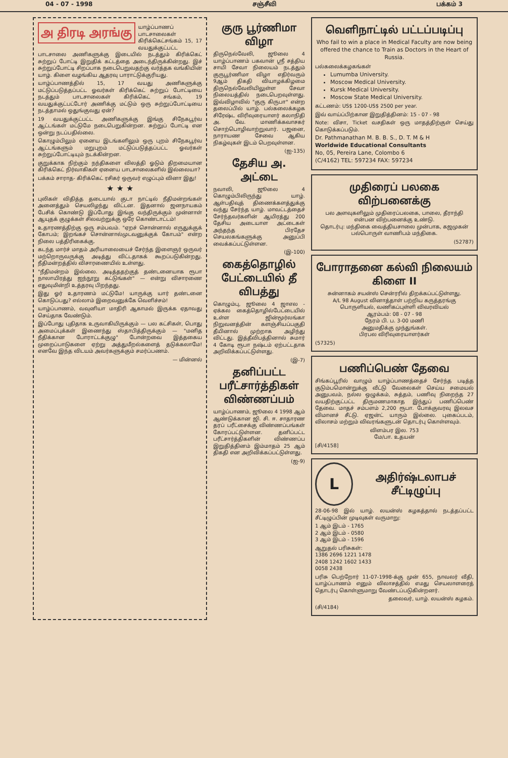04 - 07 - 1998 சஞ்சீவி பக்கம் 3
அ திரடி அரங்கு
யாழ்ப்பாணப் பாடசாலைகள் கிரிக்கெட்சங்கம் 15, 17 வயதுக்குட்பட்ட பாடசாலை அணிகளுக்கு இடையில் நடத்தும் கிரிக்கெட் சுற்றுப் போட்டி இறுதிக் கட்டத்தை அடைந்திருக்கின்றது. இச் சுற்றுப்போட்டி சிறப்பாக நடைபெறுவதற்கு வர்த்தக வங்கியின் யாழ். கிளை வழங்கிய ஆதரவு பாராட்டுக்குரியது.
யாழ்ப்பாணத்தில் 15, 17 வயது அணிகளுக்கு மட்டுப்படுத்தப்பட்ட ஓவர்கள் கிரிக்கெட் சுற்றுப் போட்டியை நடத்தும் பாடசாலைகள் கிரிக்கெட் சங்கம், 19 வயதுக்குட்பட்டோர் அணிக்கு மட்டும் ஒரு சுற்றுப்போட்டியை நடத்தாமல் ஒதுங்குவது ஏன்?
19 வயதுக்குட்பட்ட அணிகளுக்கு இங்கு சிநேகபூர்வ ஆட்டங்கள் மட்டுமே நடைபெறுகின்றன. சுற்றுப் போட்டி என ஒன்று நடப்பதில்லை.
கொழும்பிலும் ஏனைய இடங்களிலும் ஒரு புறம் சிநேகபூர்வ ஆட்டங்களும் மறுபுறம் மட்டுப்படுத்தப்பட்ட ஓவர்கள் சுற்றுப்போட்டியும் நடக்கின்றன.
குறுக்காக நிற்கும் நந்திகளை விலத்தி ஓடும் திறமையான கிரிக்கெட் நிர்வாகிகள் ஏனைய பாடசாலைகளில் இல்லையா?
பக்கம் சாராத- கிரிக்கெட் ரசிகர் ஒருவர் எழுப்பும் வினா இது!
★ ★ ★
புலிகள் விதித்த தடையால் குடா நாட்டில் நீதிமன்றங்கள் அனைத்தும் செயலிழந்து விட்டன. இதனால் ஜனநாயகம் பேசிக் கொண்டு இப்போது இங்கு வந்திருக்கும் முன்னாள் ஆயுதக் குழுக்கள் சிலவற்றுக்கு ஒரே கொண்டாட்டம்!
உதாரணத்திற்கு ஒரு சம்பவம். "ஏறச் சொன்னால் எருதுக்குக் கோபம்; இறங்கச் சொன்னால்முடவனுக்குக் கோபம்" என்ற நிலை பத்திரிகைக்கு.
கடந்த மார்ச் மாதம் அரியாலையைச் சேர்ந்த இளைஞர் ஒருவர் மற்றொருவருக்கு அடித்து விட்டதாகக் கூறப்படுகின்றது. நீதிமன்றத்தில் விசாரணையில் உள்ளது.
"நீதிமன்றம் இல்லை. அடித்ததற்குத் தண்டனையாக ரூபா நாலாயிரத்து ஐந்நூறு கட்டுங்கள்" — என்று விசாரணை எதுவுமின்றி உத்தரவு பிறந்தது.
இது ஓர் உதாரணம் மட்டுமே! யாருக்கு யார் தண்டனை கொடுப்பது? எல்லாம் இறைவனுக்கே வெளிச்சம்!
யாழ்ப்பாணம், வவுனியா மாதிரி ஆகாமல் இருக்க ஏதாவது செய்தாக வேண்டும்.
இப்போது புதிதாக உருவாகியிருக்கும் — பல கட்சிகள், பொது அமைப்புக்கள் இணைந்து ஸ்தாபித்திருக்கும் — "மனித நீதிக்கான போராட்டக்குழு" போன்றவை இத்தகைய முறைப்பாடுகளை ஏற்று அத்துமீறல்களைத் தடுக்கலாமே! எனவே இந்த விடயம் அவர்களுக்கும் சமர்ப்பணம்.
— மின்னல்
குரு பூர்ணிமா விழா
திருநெல்வேலி, ஜூலை 4 யாழ்ப்பாணம் பகவான் ஸ்ரீ சத்திய சாயி சேவா நிலையம் நடத்தும் குருபூர்ணிமா விழா எதிர்வரும் 9ஆம் திகதி வியாழக்கிழமை திருநெல்வேலியிலுள்ள சேவா நிலையத்தில் நடைபெறவுள்ளது. இவ்விழாவில் "குரு கிருபா" என்ற தலைப்பில் யாழ். பல்கலைக்கழக சிரேஷ்ட விரிவுரையாளர் கலாநிதி அ. வே. மாணிக்கவாசகர் சொற்பொழிவாற்றுவார். பஜனை, நாராயண சேவை ஆகிய நிகழ்வுகள் இடம் பெறவுள்ளன.
(ஐ-135)
தேசிய அ. அட்டை
நவாலி, ஜூலை 4 கொழும்பிலிருந்து யாழ். ஆள்பதிவுத் திணைக்களத்துக்கு வந்து சேர்ந்த யாழ். மாவட்டத்தைச் சேர்ந்தவர்களின் ஆயிரத்து 200 தேசிய அடையாள அட்டைகள் அந்தந்த பிரதேச செயலகங்களுக்கு அனுப்பி வைக்கப்பட்டுள்ளன.
(இ-100)
கைத்தொழில் பேட்டையில் தீ விபத்து
கொழும்பு, ஜூலை 4 ஜாஎல - ஏக்கல கைத்தொழில்பேட்டையில் உள்ள ஜின்மூர்லங்கா நிறுவனத்தின் களஞ்சியப்பகுதி தீயினால் முற்றாக அழிந்து விட்டது. இத்தீவிபத்தினால் சுமார் 4 கோடி ரூபா நஷ்டம் ஏற்பட்டதாக அறிவிக்கப்பட்டுள்ளது.
(இ-7)
தனிப்பட்ட பரீட்சார்த்திகள் விண்ணப்பம்
யாழ்ப்பாணம், ஜூலை 4 1998 ஆம் ஆண்டுக்கான ஜி. சி. ஈ. சாதாரண தரப் பரீட்சைக்கு விண்ணப்பங்கள் கோரப்பட்டுள்ளன. தனிப்பட்ட பரீட்சார்த்திகளின் விண்ணப்ப இறுதித்தினம் இம்மாதம் 25 ஆம் திகதி என அறிவிக்கப்பட்டுள்ளது.
(ஐ-9)
வெளிநாட்டில் பட்டப்படிப்பு
Who fail to win a place in Medical Faculty are now being offered the chance to Train as Doctors in the Heart of Russia.
பல்கலைக்கழகங்கள்
Lumumba University.
Moscow Medical University.
Kursk Medical University.
Moscow State Medical University.
கட்டணம்: US$ 1200-US$ 2500 per year.
இவ் வாய்ப்பிற்கான இறுதித்தினம்: 15 - 07 - 98
Note: விசா, Ticket வசதிகள் ஒரு மாதத்திற்குள் செய்து கொடுக்கப்படும்.
Dr. Pathmanathan M. B. B. S., D. T. M & H
Worldwide Educational Consultants
No, 05, Pereira Lane, Colombo 6
(C/4162) TEL: 597234 FAX: 597234
முதிரைப் பலகை விற்பனைக்கு
பல அளவுகளிலும் முதிரைப்பலகை, பாலை, தீராந்தி என்பன விற்பனைக்கு உண்டு.
தொடர்பு: மந்திகை வைத்தியசாலை முன்பாக, கஜமுகன் பல்பொருள் வாணிபம் மந்திகை.
(52787)
போராதனை கல்வி நிலையம் கிளை II
சுன்னாகம் சயன்ஸ் சென்ரரில் திறக்கப்பட்டுள்ளது.
A/L 98 August வினாத்தாள் பற்றிய கருத்தரங்கு
பொருளியல், வணிகப்புள்ளி விவரவியல்
ஆரம்பம்: 08 - 07 - 98
நேரம் பி. ப. 3-00 மணி
அனுமதிக்கு முந்துங்கள்.
பிரபல விரிவுரையாளர்கள்
(57325)
பணிப்பெண் தேவை
சிங்கப்பூரில் வாழும் யாழ்ப்பாணத்தைச் சேர்ந்த படித்த குடும்பமொன்றுக்கு வீட்டு வேலைகள் செய்ய சமையல் அனுபவம், நல்ல ஒழுக்கம், சுத்தம், பணிவு நிறைந்த 27 வயதிற்குட்பட்ட திருமணமாகாத இந்துப் பணிப்பெண் தேவை. மாதச் சம்பளம் 2,200 ரூபா. போக்குவரவு இலவச விமானச் சீட்டு. ஏஜன்ட் யாரும் இல்லை. புகைப்படம், விலாசம் மற்றும் விவரங்களுடன் தொடர்பு கொள்ளவும்.
விளம்பர இல. 753
மே/பா. உதயன்
[சி/4158]
L
அதிர்ஷ்டலாபச் சீட்டிழுப்பு
28-06-98 இல் யாழ். லயன்ஸ் கழகத்தால் நடத்தப்பட்ட சீட்டிழுப்பின் முடிவுகள் வருமாறு:
1 ஆம் இடம் - 1765
2 ஆம் இடம் - 0580
3 ஆம் இடம் - 1596
ஆறுதல் பரிசுகள்:
1386 2696 1221 1478
2408 1242 1602 1433
0058 2438
பரிசு பெற்றோர் 11-07-1998-க்கு முன் 655, நாவலர் வீதி, யாழ்ப்பாணம் எனும் விலாசத்தில் எமது செயலாளரைத் தொடர்பு கொள்ளுமாறு வேண்டப்படுகின்றனர்.
தலைவர், யாழ். லயன்ஸ் கழகம்.
(சி/4184)